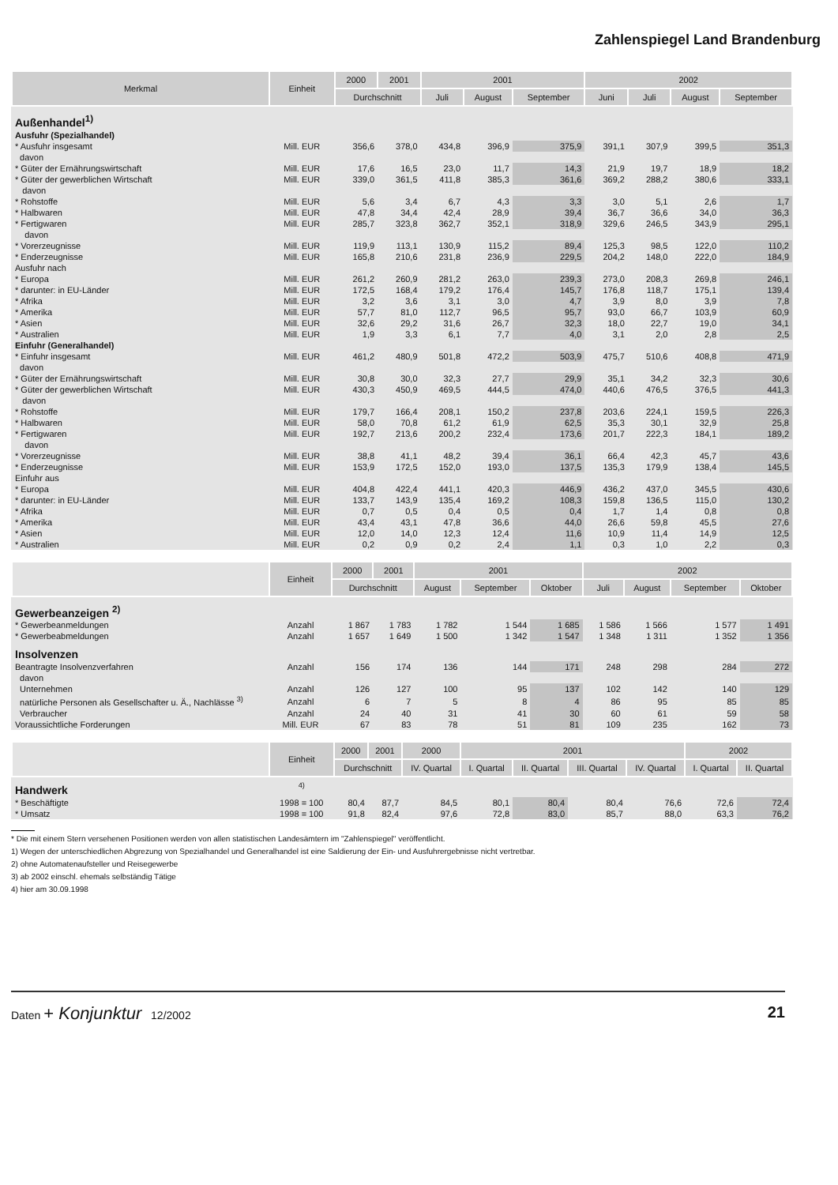Zahlenspiegel Land Brandenburg
| Merkmal | Einheit | 2000 | 2001 | 2001 | | | 2002 | | | |
| --- | --- | --- | --- | --- | --- | --- | --- | --- | --- | --- |
| | | Durchschnitt | | Juli | August | September | Juni | Juli | August | September |
| Außenhandel<sup>1)</sup> | | | | | | | | | | |
| Ausfuhr (Spezialhandel) | | | | | | | | | | |
| * Ausfuhr insgesamt | Mill. EUR | 356,6 | 378,0 | 434,8 | 396,9 | 375,9 | 391,1 | 307,9 | 399,5 | 351,3 |
| davon | | | | | | | | | | |
| * Güter der Ernährungswirtschaft | Mill. EUR | 17,6 | 16,5 | 23,0 | 11,7 | 14,3 | 21,9 | 19,7 | 18,9 | 18,2 |
| * Güter der gewerblichen Wirtschaft | Mill. EUR | 339,0 | 361,5 | 411,8 | 385,3 | 361,6 | 369,2 | 288,2 | 380,6 | 333,1 |
| davon | | | | | | | | | | |
| * Rohstoffe | Mill. EUR | 5,6 | 3,4 | 6,7 | 4,3 | 3,3 | 3,0 | 5,1 | 2,6 | 1,7 |
| * Halbwaren | Mill. EUR | 47,8 | 34,4 | 42,4 | 28,9 | 39,4 | 36,7 | 36,6 | 34,0 | 36,3 |
| * Fertigwaren | Mill. EUR | 285,7 | 323,8 | 362,7 | 352,1 | 318,9 | 329,6 | 246,5 | 343,9 | 295,1 |
| davon | | | | | | | | | | |
| * Vorerzeugnisse | Mill. EUR | 119,9 | 113,1 | 130,9 | 115,2 | 89,4 | 125,3 | 98,5 | 122,0 | 110,2 |
| * Enderzeugnisse | Mill. EUR | 165,8 | 210,6 | 231,8 | 236,9 | 229,5 | 204,2 | 148,0 | 222,0 | 184,9 |
| Ausfuhr nach | | | | | | | | | | |
| * Europa | Mill. EUR | 261,2 | 260,9 | 281,2 | 263,0 | 239,3 | 273,0 | 208,3 | 269,8 | 246,1 |
| * darunter: in EU-Länder | Mill. EUR | 172,5 | 168,4 | 179,2 | 176,4 | 145,7 | 176,8 | 118,7 | 175,1 | 139,4 |
| * Afrika | Mill. EUR | 3,2 | 3,6 | 3,1 | 3,0 | 4,7 | 3,9 | 8,0 | 3,9 | 7,8 |
| * Amerika | Mill. EUR | 57,7 | 81,0 | 112,7 | 96,5 | 95,7 | 93,0 | 66,7 | 103,9 | 60,9 |
| * Asien | Mill. EUR | 32,6 | 29,2 | 31,6 | 26,7 | 32,3 | 18,0 | 22,7 | 19,0 | 34,1 |
| * Australien | Mill. EUR | 1,9 | 3,3 | 6,1 | 7,7 | 4,0 | 3,1 | 2,0 | 2,8 | 2,5 |
| Einfuhr (Generalhandel) | | | | | | | | | | |
| * Einfuhr insgesamt | Mill. EUR | 461,2 | 480,9 | 501,8 | 472,2 | 503,9 | 475,7 | 510,6 | 408,8 | 471,9 |
| davon | | | | | | | | | | |
| * Güter der Ernährungswirtschaft | Mill. EUR | 30,8 | 30,0 | 32,3 | 27,7 | 29,9 | 35,1 | 34,2 | 32,3 | 30,6 |
| * Güter der gewerblichen Wirtschaft | Mill. EUR | 430,3 | 450,9 | 469,5 | 444,5 | 474,0 | 440,6 | 476,5 | 376,5 | 441,3 |
| davon | | | | | | | | | | |
| * Rohstoffe | Mill. EUR | 179,7 | 166,4 | 208,1 | 150,2 | 237,8 | 203,6 | 224,1 | 159,5 | 226,3 |
| * Halbwaren | Mill. EUR | 58,0 | 70,8 | 61,2 | 61,9 | 62,5 | 35,3 | 30,1 | 32,9 | 25,8 |
| * Fertigwaren | Mill. EUR | 192,7 | 213,6 | 200,2 | 232,4 | 173,6 | 201,7 | 222,3 | 184,1 | 189,2 |
| davon | | | | | | | | | | |
| * Vorerzeugnisse | Mill. EUR | 38,8 | 41,1 | 48,2 | 39,4 | 36,1 | 66,4 | 42,3 | 45,7 | 43,6 |
| * Enderzeugnisse | Mill. EUR | 153,9 | 172,5 | 152,0 | 193,0 | 137,5 | 135,3 | 179,9 | 138,4 | 145,5 |
| Einfuhr aus | | | | | | | | | | |
| * Europa | Mill. EUR | 404,8 | 422,4 | 441,1 | 420,3 | 446,9 | 436,2 | 437,0 | 345,5 | 430,6 |
| * darunter: in EU-Länder | Mill. EUR | 133,7 | 143,9 | 135,4 | 169,2 | 108,3 | 159,8 | 136,5 | 115,0 | 130,2 |
| * Afrika | Mill. EUR | 0,7 | 0,5 | 0,4 | 0,5 | 0,4 | 1,7 | 1,4 | 0,8 | 0,8 |
| * Amerika | Mill. EUR | 43,4 | 43,1 | 47,8 | 36,6 | 44,0 | 26,6 | 59,8 | 45,5 | 27,6 |
| * Asien | Mill. EUR | 12,0 | 14,0 | 12,3 | 12,4 | 11,6 | 10,9 | 11,4 | 14,9 | 12,5 |
| * Australien | Mill. EUR | 0,2 | 0,9 | 0,2 | 2,4 | 1,1 | 0,3 | 1,0 | 2,2 | 0,3 |
| | Einheit | 2000 | 2001 | 2001 | | | 2002 | | | |
| --- | --- | --- | --- | --- | --- | --- | --- | --- | --- | --- |
| | | Durchschnitt | | August | September | Oktober | Juli | August | September | Oktober |
| Gewerbeanzeigen <sup>2)</sup> | | | | | | | | | | |
| * Gewerbeanmeldungen | Anzahl | 1 867 | 1 783 | 1 782 | 1 544 | 1 685 | 1 586 | 1 566 | 1 577 | 1 491 |
| * Gewerbeabmeldungen | Anzahl | 1 657 | 1 649 | 1 500 | 1 342 | 1 547 | 1 348 | 1 311 | 1 352 | 1 356 |
| Insolvenzen | | | | | | | | | | |
| Beantragte Insolvenzverfahren | Anzahl | 156 | 174 | 136 | 144 | 171 | 248 | 298 | 284 | 272 |
| davon | | | | | | | | | | |
| Unternehmen | Anzahl | 126 | 127 | 100 | 95 | 137 | 102 | 142 | 140 | 129 |
| natürliche Personen als Gesellschafter u. Ä., Nachlässe <sup>3)</sup> | Anzahl | 6 | 7 | 5 | 8 | 4 | 86 | 95 | 85 | 85 |
| Verbraucher | Anzahl | 24 | 40 | 31 | 41 | 30 | 60 | 61 | 59 | 58 |
| Voraussichtliche Forderungen | Mill. EUR | 67 | 83 | 78 | 51 | 81 | 109 | 235 | 162 | 73 |
| | Einheit | 2000 | 2001 | 2000 | 2001 | | | | 2002 | |
| --- | --- | --- | --- | --- | --- | --- | --- | --- | --- | --- |
| | | Durchschnitt | | IV. Quartal | I. Quartal | II. Quartal | III. Quartal | IV. Quartal | I. Quartal | II. Quartal |
| Handwerk | <sup>4)</sup> | | | | | | | | | |
| * Beschäftigte | 1998 = 100 | 80,4 | 87,7 | 84,5 | 80,1 | 80,4 | 80,4 | 76,6 | 72,6 | 72,4 |
| * Umsatz | 1998 = 100 | 91,8 | 82,4 | 97,6 | 72,8 | 83,0 | 85,7 | 88,0 | 63,3 | 76,2 |
* Die mit einem Stern versehenen Positionen werden von allen statistischen Landesämtern im "Zahlenspiegel" veröffentlicht.
1) Wegen der unterschiedlichen Abgrezung von Spezialhandel und Generalhandel ist eine Saldierung der Ein- und Ausfuhrergebnisse nicht vertretbar.
2) ohne Automatenaufsteller und Reisegewerbe
3) ab 2002 einschl. ehemals selbständig Tätige
4) hier am 30.09.1998
Daten + Konjunktur 12/2002 21